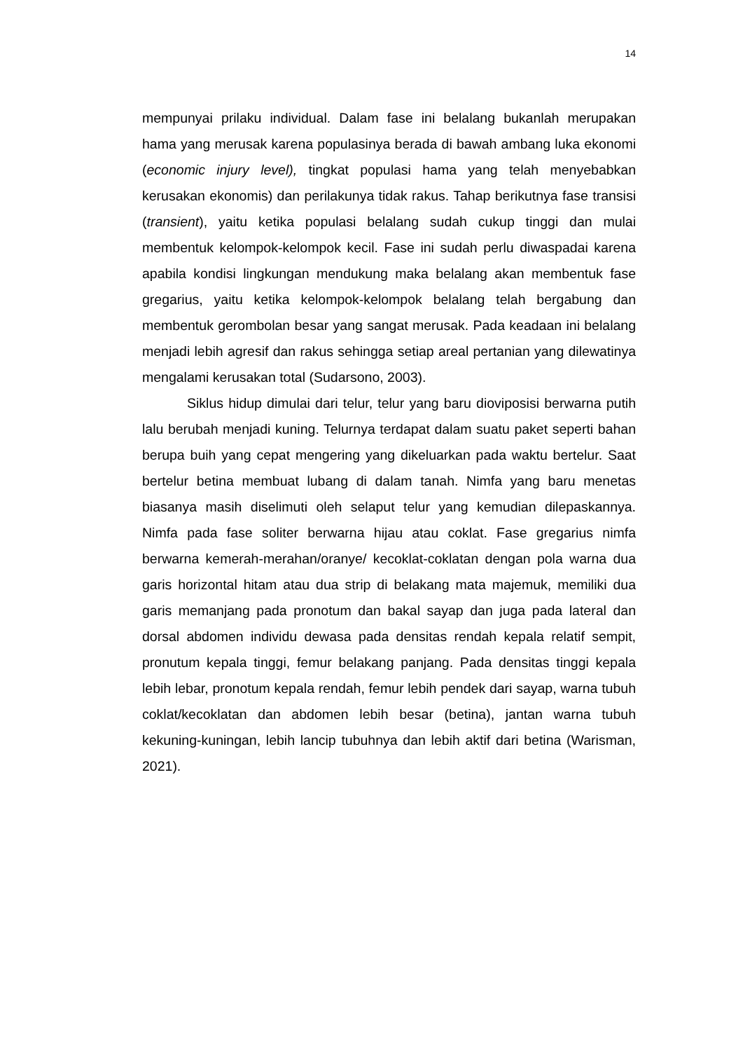14
mempunyai prilaku individual. Dalam fase ini belalang bukanlah merupakan hama yang merusak karena populasinya berada di bawah ambang luka ekonomi (economic injury level), tingkat populasi hama yang telah menyebabkan kerusakan ekonomis) dan perilakunya tidak rakus. Tahap berikutnya fase transisi (transient), yaitu ketika populasi belalang sudah cukup tinggi dan mulai membentuk kelompok-kelompok kecil. Fase ini sudah perlu diwaspadai karena apabila kondisi lingkungan mendukung maka belalang akan membentuk fase gregarius, yaitu ketika kelompok-kelompok belalang telah bergabung dan membentuk gerombolan besar yang sangat merusak. Pada keadaan ini belalang menjadi lebih agresif dan rakus sehingga setiap areal pertanian yang dilewatinya mengalami kerusakan total (Sudarsono, 2003).
Siklus hidup dimulai dari telur, telur yang baru dioviposisi berwarna putih lalu berubah menjadi kuning. Telurnya terdapat dalam suatu paket seperti bahan berupa buih yang cepat mengering yang dikeluarkan pada waktu bertelur. Saat bertelur betina membuat lubang di dalam tanah. Nimfa yang baru menetas biasanya masih diselimuti oleh selaput telur yang kemudian dilepaskannya. Nimfa pada fase soliter berwarna hijau atau coklat. Fase gregarius nimfa berwarna kemerah-merahan/oranye/ kecoklat-coklatan dengan pola warna dua garis horizontal hitam atau dua strip di belakang mata majemuk, memiliki dua garis memanjang pada pronotum dan bakal sayap dan juga pada lateral dan dorsal abdomen individu dewasa pada densitas rendah kepala relatif sempit, pronutum kepala tinggi, femur belakang panjang. Pada densitas tinggi kepala lebih lebar, pronotum kepala rendah, femur lebih pendek dari sayap, warna tubuh coklat/kecoklatan dan abdomen lebih besar (betina), jantan warna tubuh kekuning-kuningan, lebih lancip tubuhnya dan lebih aktif dari betina (Warisman, 2021).